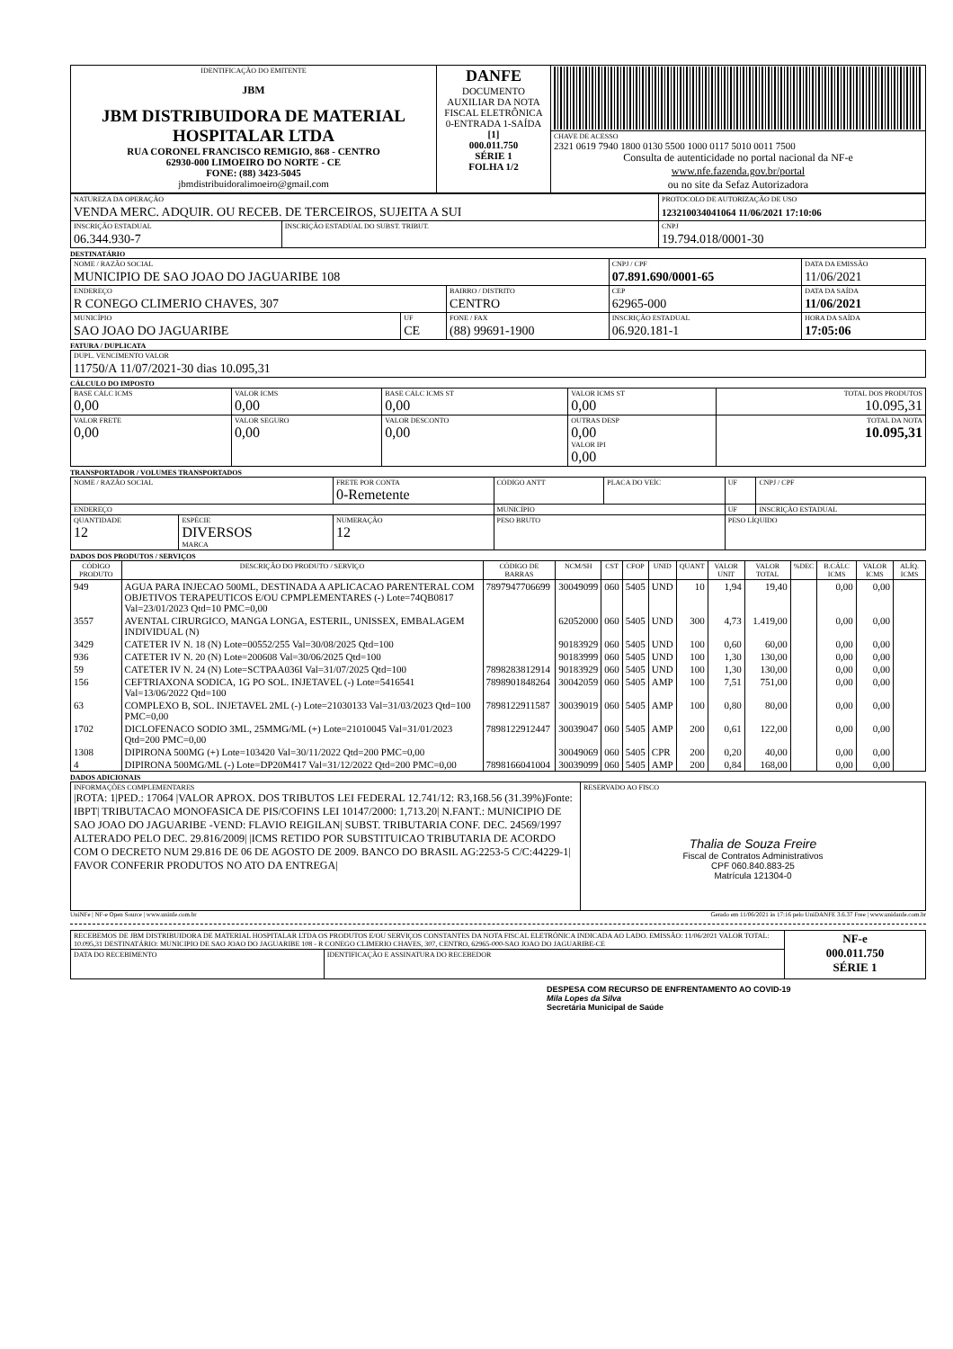| IDENTIFICAÇÃO DO EMITENTE JBM JBM DISTRIBUIDORA DE MATERIAL HOSPITALAR LTDA RUA CORONEL FRANCISCO REMIGIO, 868 - CENTRO 62930-000 LIMOEIRO DO NORTE - CE FONE: (88) 3423-5045 jbmdistribuidoralimoeiro@gmail.com | DANFE DOCUMENTO AUXILIAR DA NOTA FISCAL ELETRÔNICA 0-ENTRADA 1-SAÍDA [1] 000.011.750 SÉRIE 1 FOLHA 1/2 | |
| | | CHAVE DE ACESSO 2321 0619 7940 1800 0130 5500 1000 0117 5010 0011 7500 Consulta de autenticidade no portal nacional da NF-e www.nfe.fazenda.gov.br/portal ou no site da Sefaz Autorizadora |
| NATUREZA DA OPERAÇÃO VENDA MERC. ADQUIR. OU RECEB. DE TERCEIROS, SUJEITA A SUI | | PROTOCOLO DE AUTORIZAÇÃO DE USO 123210034041064 11/06/2021 17:10:06 |
| INSCRIÇÃO ESTADUAL 06.344.930-7 | INSCRIÇÃO ESTADUAL DO SUBST. TRIBUT. | CNPJ 19.794.018/0001-30 |
DESTINATÁRIO
| NOME / RAZÃO SOCIAL MUNICIPIO DE SAO JOAO DO JAGUARIBE 108 | | | CNPJ / CPF 07.891.690/0001-65 | | DATA DA EMISSÃO 11/06/2021 |
| ENDEREÇO R CONEGO CLIMERIO CHAVES, 307 | | BAIRRO / DISTRITO CENTRO | | CEP 62965-000 | DATA DA SAÍDA 11/06/2021 |
| MUNICÍPIO SAO JOAO DO JAGUARIBE | UF CE | FONE / FAX (88) 99691-1900 | INSCRIÇÃO ESTADUAL 06.920.181-1 | | HORA DA SAÍDA 17:05:06 |
FATURA / DUPLICATA
| DUPL. VENCIMENTO VALOR 11750/A 11/07/2021-30 dias 10.095,31 |
CÁLCULO DO IMPOSTO
| BASE CÁLC ICMS 0,00 | VALOR ICMS 0,00 | BASE CÁLC ICMS ST 0,00 | VALOR ICMS ST 0,00 | TOTAL DOS PRODUTOS 10.095,31 |
| VALOR FRETE 0,00 | VALOR SEGURO 0,00 | VALOR DESCONTO 0,00 | OUTRAS DESP 0,00 VALOR IPI 0,00 | TOTAL DA NOTA 10.095,31 |
TRANSPORTADOR / VOLUMES TRANSPORTADOS
| NOME / RAZÃO SOCIAL | | FRETE POR CONTA 0-Remetente | CÓDIGO ANTT | PLACA DO VEÍC | UF | CNPJ / CPF |
| ENDEREÇO | | | MUNICÍPIO | | UF | INSCRIÇÃO ESTADUAL |
| QUANTIDADE 12 | ESPÉCIE DIVERSOS MARCA | NUMERAÇÃO 12 | PESO BRUTO | | PESO LÍQUIDO | |
DADOS DOS PRODUTOS / SERVIÇOS
| CÓDIGO PRODUTO | DESCRIÇÃO DO PRODUTO / SERVIÇO | CÓDIGO DE BARRAS | NCM/SH | CST | CFOP | UNID | QUANT | VALOR UNIT | VALOR TOTAL | %DEC | B.CÁLC ICMS | VALOR ICMS | ALÍQ. ICMS |
| --- | --- | --- | --- | --- | --- | --- | --- | --- | --- | --- | --- | --- | --- |
| 949 | AGUA PARA INJECAO 500ML, DESTINADA A APLICACAO PARENTERAL COM OBJETIVOS TERAPEUTICOS E/OU CPMPLEMENTARES (-) Lote=74QB0817 Val=23/01/2023 Qtd=10 PMC=0,00 | 7897947706699 | 30049099 | 060 | 5405 | UND | 10 | 1,94 | 19,40 | | 0,00 | 0,00 | |
| 3557 | AVENTAL CIRURGICO, MANGA LONGA, ESTERIL, UNISSEX, EMBALAGEM INDIVIDUAL (N) | | 62052000 | 060 | 5405 | UND | 300 | 4,73 | 1.419,00 | | 0,00 | 0,00 | |
| 3429 | CATETER IV N. 18 (N) Lote=00552/255 Val=30/08/2025 Qtd=100 | | 90183929 | 060 | 5405 | UND | 100 | 0,60 | 60,00 | | 0,00 | 0,00 | |
| 936 | CATETER IV N. 20 (N) Lote=200608 Val=30/06/2025 Qtd=100 | | 90183999 | 060 | 5405 | UND | 100 | 1,30 | 130,00 | | 0,00 | 0,00 | |
| 59 | CATETER IV N. 24 (N) Lote=SCTPAA036I Val=31/07/2025 Qtd=100 | 7898283812914 | 90183929 | 060 | 5405 | UND | 100 | 1,30 | 130,00 | | 0,00 | 0,00 | |
| 156 | CEFTRIAXONA SODICA, 1G PO SOL. INJETAVEL (-) Lote=5416541 Val=13/06/2022 Qtd=100 | 7898901848264 | 30042059 | 060 | 5405 | AMP | 100 | 7,51 | 751,00 | | 0,00 | 0,00 | |
| 63 | COMPLEXO B, SOL. INJETAVEL 2ML (-) Lote=21030133 Val=31/03/2023 Qtd=100 PMC=0,00 | 7898122911587 | 30039019 | 060 | 5405 | AMP | 100 | 0,80 | 80,00 | | 0,00 | 0,00 | |
| 1702 | DICLOFENACO SODIO 3ML, 25MMG/ML (+) Lote=21010045 Val=31/01/2023 Qtd=200 PMC=0,00 | 7898122912447 | 30039047 | 060 | 5405 | AMP | 200 | 0,61 | 122,00 | | 0,00 | 0,00 | |
| 1308 | DIPIRONA 500MG (+) Lote=103420 Val=30/11/2022 Qtd=200 PMC=0,00 | | 30049069 | 060 | 5405 | CPR | 200 | 0,20 | 40,00 | | 0,00 | 0,00 | |
| 4 | DIPIRONA 500MG/ML (-) Lote=DP20M417 Val=31/12/2022 Qtd=200 PMC=0,00 | 7898166041004 | 30039099 | 060 | 5405 | AMP | 200 | 0,84 | 168,00 | | 0,00 | 0,00 | |
DADOS ADICIONAIS
| INFORMAÇÕES COMPLEMENTARES /ROTA: 1/PED.: 17064 /VALOR APROX. DOS TRIBUTOS LEI FEDERAL 12.741/12: R3,168.56 (31.39%)Fonte: IBPT/ TRIBUTACAO MONOFASICA DE PIS/COFINS LEI 10147/2000: 1,713.20/ N.FANT.: MUNICIPIO DE SAO JOAO DO JAGUARIBE -VEND: FLAVIO REIGILAN/ SUBST. TRIBUTARIA CONF. DEC. 24569/1997 ALTERADO PELO DEC. 29.816/2009/ /ICMS RETIDO POR SUBSTITUICAO TRIBUTARIA DE ACORDO COM O DECRETO NUM 29.816 DE 06 DE AGOSTO DE 2009. BANCO DO BRASIL AG:2253-5 C/C:44229-1/ FAVOR CONFERIR PRODUTOS NO ATO DA ENTREGA/ | RESERVADO AO FISCO Thalia de Souza Freire Fiscal de Contratos Administrativos CPF 060.840.883-25 Matrícula 121304-0 |
UniNFe | NF-e Open Source | www.uninfe.com.br Gerado em 11/06/2021 às 17:16 pelo UniDANFE 3.6.37 Free | www.unidanfe.com.br
| RECEBEMOS DE JBM DISTRIBUIDORA DE MATERIAL HOSPITALAR LTDA OS PRODUTOS E/OU SERVIÇOS CONSTANTES DA NOTA FISCAL ELETRÔNICA INDICADA AO LADO. EMISSÃO: 11/06/2021 VALOR TOTAL: 10.095,31 DESTINATÁRIO: MUNICIPIO DE SAO JOAO DO JAGUARIBE 108 - R CONEGO CLIMERIO CHAVES, 307, CENTRO, 62965-000-SAO JOAO DO JAGUARIBE-CE | | NF-e 000.011.750 SÉRIE 1 |
| DATA DO RECEBIMENTO | IDENTIFICAÇÃO E ASSINATURA DO RECEBEDOR | |
DESPESA COM RECURSO DE ENFRENTAMENTO AO COVID-19
Mila Lopes da Silva
Secretária Municipal de Saúde